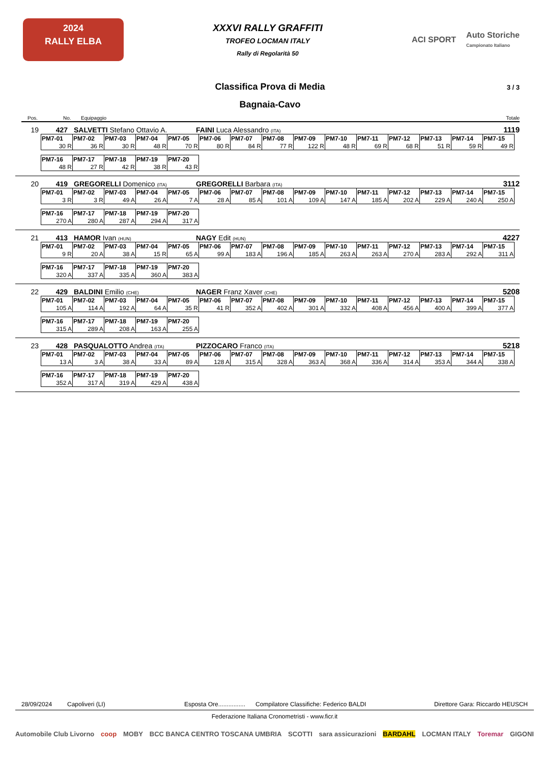2024
RALLY ELBA
XXXVI RALLY GRAFFITI
TROFEO LOCMAN ITALY
Rally di Regolarità 50
ACI SPORT Auto Storiche
Campionato Italiano
Classifica Prova di Media 3 / 3
Bagnaia-Cavo
Pos. No. Equipaggio Totale
19 427 SALVETTI Stefano Ottavio A. FAINI Luca Alessandro (ITA) 1119
| PM7-01 | PM7-02 | PM7-03 | PM7-04 | PM7-05 | PM7-06 | PM7-07 | PM7-08 | PM7-09 | PM7-10 | PM7-11 | PM7-12 | PM7-13 | PM7-14 | PM7-15 |
| --- | --- | --- | --- | --- | --- | --- | --- | --- | --- | --- | --- | --- | --- | --- |
| 30 R | 36 R | 30 R | 48 R | 70 R | 80 R | 84 R | 77 R | 122 R | 48 R | 69 R | 68 R | 51 R | 59 R | 49 R |
| PM7-16 | PM7-17 | PM7-18 | PM7-19 | PM7-20 |
| --- | --- | --- | --- | --- |
| 48 R | 27 R | 42 R | 38 R | 43 R |
20 419 GREGORELLI Domenico (ITA) GREGORELLI Barbara (ITA) 3112
| PM7-01 | PM7-02 | PM7-03 | PM7-04 | PM7-05 | PM7-06 | PM7-07 | PM7-08 | PM7-09 | PM7-10 | PM7-11 | PM7-12 | PM7-13 | PM7-14 | PM7-15 |
| --- | --- | --- | --- | --- | --- | --- | --- | --- | --- | --- | --- | --- | --- | --- |
| 3 R | 3 R | 49 A | 26 A | 7 A | 28 A | 85 A | 101 A | 109 A | 147 A | 185 A | 202 A | 229 A | 240 A | 250 A |
| PM7-16 | PM7-17 | PM7-18 | PM7-19 | PM7-20 |
| --- | --- | --- | --- | --- |
| 270 A | 280 A | 287 A | 294 A | 317 A |
21 413 HAMOR Ivan (HUN) NAGY Edit (HUN) 4227
| PM7-01 | PM7-02 | PM7-03 | PM7-04 | PM7-05 | PM7-06 | PM7-07 | PM7-08 | PM7-09 | PM7-10 | PM7-11 | PM7-12 | PM7-13 | PM7-14 | PM7-15 |
| --- | --- | --- | --- | --- | --- | --- | --- | --- | --- | --- | --- | --- | --- | --- |
| 9 R | 20 A | 38 A | 15 R | 65 A | 99 A | 183 A | 196 A | 185 A | 263 A | 263 A | 270 A | 283 A | 292 A | 311 A |
| PM7-16 | PM7-17 | PM7-18 | PM7-19 | PM7-20 |
| --- | --- | --- | --- | --- |
| 320 A | 337 A | 335 A | 360 A | 383 A |
22 429 BALDINI Emilio (CHE) NAGER Franz Xaver (CHE) 5208
| PM7-01 | PM7-02 | PM7-03 | PM7-04 | PM7-05 | PM7-06 | PM7-07 | PM7-08 | PM7-09 | PM7-10 | PM7-11 | PM7-12 | PM7-13 | PM7-14 | PM7-15 |
| --- | --- | --- | --- | --- | --- | --- | --- | --- | --- | --- | --- | --- | --- | --- |
| 105 A | 114 A | 192 A | 64 A | 35 R | 41 R | 352 A | 402 A | 301 A | 332 A | 408 A | 456 A | 400 A | 399 A | 377 A |
| PM7-16 | PM7-17 | PM7-18 | PM7-19 | PM7-20 |
| --- | --- | --- | --- | --- |
| 315 A | 289 A | 208 A | 163 A | 255 A |
23 428 PASQUALOTTO Andrea (ITA) PIZZOCARO Franco (ITA) 5218
| PM7-01 | PM7-02 | PM7-03 | PM7-04 | PM7-05 | PM7-06 | PM7-07 | PM7-08 | PM7-09 | PM7-10 | PM7-11 | PM7-12 | PM7-13 | PM7-14 | PM7-15 |
| --- | --- | --- | --- | --- | --- | --- | --- | --- | --- | --- | --- | --- | --- | --- |
| 13 A | 3 A | 38 A | 33 A | 89 A | 128 A | 315 A | 328 A | 363 A | 368 A | 336 A | 314 A | 353 A | 344 A | 338 A |
| PM7-16 | PM7-17 | PM7-18 | PM7-19 | PM7-20 |
| --- | --- | --- | --- | --- |
| 352 A | 317 A | 319 A | 429 A | 438 A |
28/09/2024 Capoliveri (LI) Esposta Ore................ Compilatore Classifiche: Federico BALDI Direttore Gara: Riccardo HEUSCH
Federazione Italiana Cronometristi - www.ficr.it
Automobile Club Livorno coop MOBY BCC BANCA CENTRO TOSCANA UMBRIA SCOTTI sara assicurazioni BARDAHL LOCMAN ITALY Toremar GIGONI